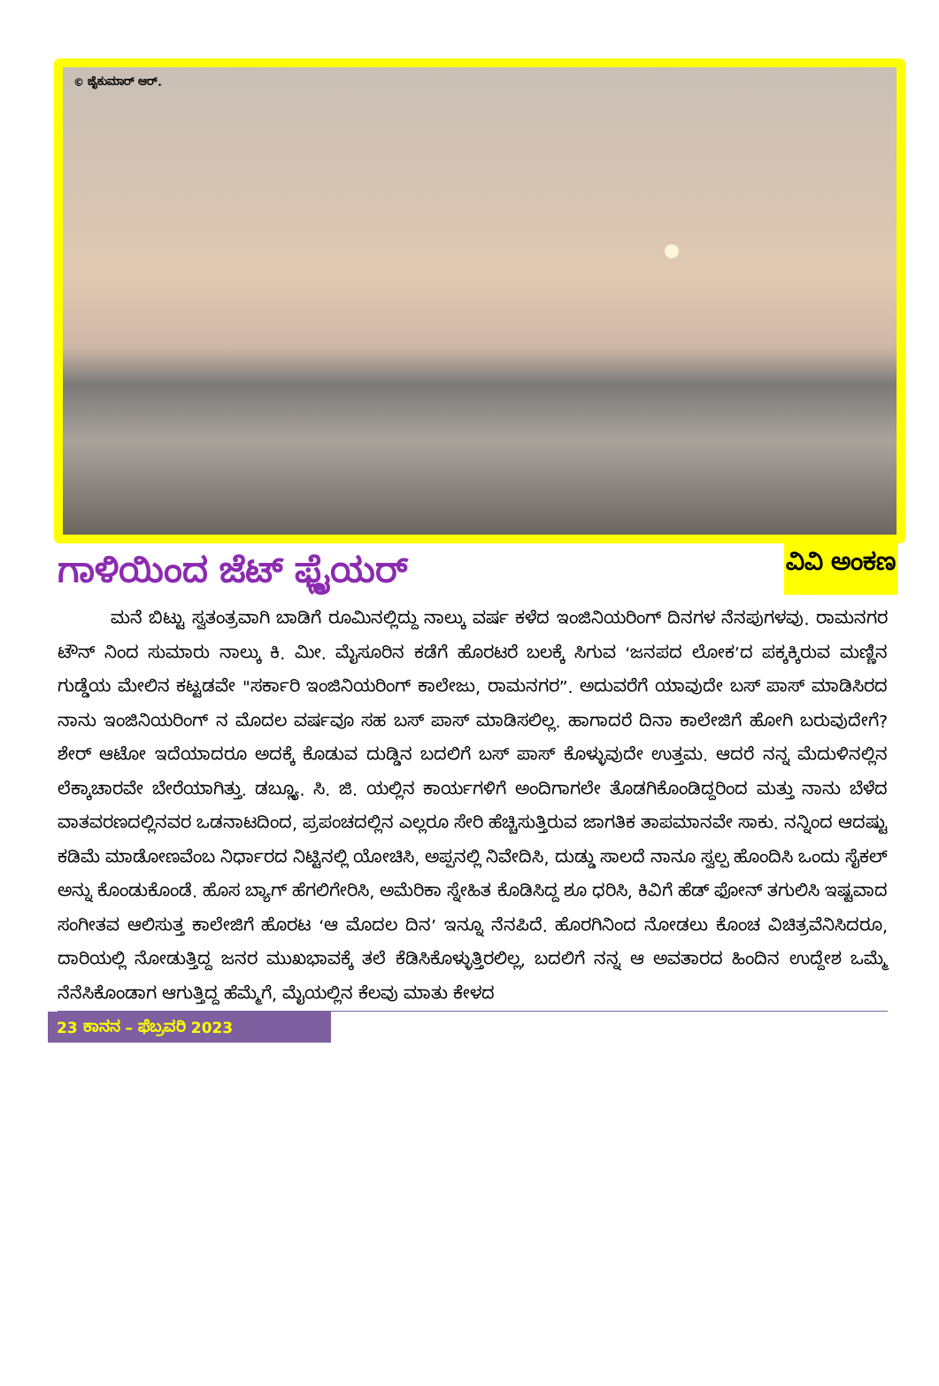© ಜೈಕುಮಾರ್ ಆರ್.
ಗಾಳಿಯಿಂದ ಜೆಟ್ ಫ್ಲೈಯರ್
ವಿವಿ ಅಂಕಣ
ಮನೆ ಬಿಟ್ಟು ಸ್ವತಂತ್ರವಾಗಿ ಬಾಡಿಗೆ ರೂಮಿನಲ್ಲಿದ್ದು ನಾಲ್ಕು ವರ್ಷ ಕಳೆದ ಇಂಜಿನಿಯರಿಂಗ್ ದಿನಗಳ ನೆನಪುಗಳವು. ರಾಮನಗರ ಟೌನ್ ನಿಂದ ಸುಮಾರು ನಾಲ್ಕು ಕಿ. ಮೀ. ಮೈಸೂರಿನ ಕಡೆಗೆ ಹೊರಟರೆ ಬಲಕ್ಕೆ ಸಿಗುವ ‘ಜನಪದ ಲೋಕ’ದ ಪಕ್ಕಕ್ಕಿರುವ ಮಣ್ಣಿನ ಗುಡ್ಡೆಯ ಮೇಲಿನ ಕಟ್ಟಡವೇ "ಸರ್ಕಾರಿ ಇಂಜಿನಿಯರಿಂಗ್ ಕಾಲೇಜು, ರಾಮನಗರ”. ಅದುವರೆಗೆ ಯಾವುದೇ ಬಸ್ ಪಾಸ್ ಮಾಡಿಸಿರದ ನಾನು ಇಂಜಿನಿಯರಿಂಗ್ ನ ಮೊದಲ ವರ್ಷವೂ ಸಹ ಬಸ್ ಪಾಸ್ ಮಾಡಿಸಲಿಲ್ಲ. ಹಾಗಾದರೆ ದಿನಾ ಕಾಲೇಜಿಗೆ ಹೋಗಿ ಬರುವುದೇಗೆ? ಶೇರ್ ಆಟೋ ಇದೆಯಾದರೂ ಅದಕ್ಕೆ ಕೊಡುವ ದುಡ್ಡಿನ ಬದಲಿಗೆ ಬಸ್ ಪಾಸ್ ಕೊಳ್ಳುವುದೇ ಉತ್ತಮ. ಆದರೆ ನನ್ನ ಮೆದುಳಿನಲ್ಲಿನ ಲೆಕ್ಕಾಚಾರವೇ ಬೇರೆಯಾಗಿತ್ತು. ಡಬ್ಲ್ಯೂ. ಸಿ. ಜಿ. ಯಲ್ಲಿನ ಕಾರ್ಯಗಳಿಗೆ ಅಂದಿಗಾಗಲೇ ತೊಡಗಿಕೊಂಡಿದ್ದರಿಂದ ಮತ್ತು ನಾನು ಬೆಳೆದ ವಾತವರಣದಲ್ಲಿನವರ ಒಡನಾಟದಿಂದ, ಪ್ರಪಂಚದಲ್ಲಿನ ಎಲ್ಲರೂ ಸೇರಿ ಹೆಚ್ಚಿಸುತ್ತಿರುವ ಜಾಗತಿಕ ತಾಪಮಾನವೇ ಸಾಕು. ನನ್ನಿಂದ ಆದಷ್ಟು ಕಡಿಮೆ ಮಾಡೋಣವೆಂಬ ನಿರ್ಧಾರದ ನಿಟ್ಟಿನಲ್ಲಿ ಯೋಚಿಸಿ, ಅಪ್ಪನಲ್ಲಿ ನಿವೇದಿಸಿ, ದುಡ್ಡು ಸಾಲದೆ ನಾನೂ ಸ್ವಲ್ಪ ಹೊಂದಿಸಿ ಒಂದು ಸೈಕಲ್ ಅನ್ನು ಕೊಂಡುಕೊಂಡೆ. ಹೊಸ ಬ್ಯಾಗ್ ಹೆಗಲಿಗೇರಿಸಿ, ಅಮೆರಿಕಾ ಸ್ನೇಹಿತ ಕೊಡಿಸಿದ್ದ ಶೂ ಧರಿಸಿ, ಕಿವಿಗೆ ಹೆಡ್ ಫೋನ್ ತಗುಲಿಸಿ ಇಷ್ಟವಾದ ಸಂಗೀತವ ಆಲಿಸುತ್ತ ಕಾಲೇಜಿಗೆ ಹೊರಟ ‘ಆ ಮೊದಲ ದಿನ’ ಇನ್ನೂ ನೆನಪಿದೆ. ಹೊರಗಿನಿಂದ ನೋಡಲು ಕೊಂಚ ವಿಚಿತ್ರವೆನಿಸಿದರೂ, ದಾರಿಯಲ್ಲಿ ನೋಡುತ್ತಿದ್ದ ಜನರ ಮುಖಭಾವಕ್ಕೆ ತಲೆ ಕೆಡಿಸಿಕೊಳ್ಳುತ್ತಿರಲಿಲ್ಲ, ಬದಲಿಗೆ ನನ್ನ ಆ ಅವತಾರದ ಹಿಂದಿನ ಉದ್ದೇಶ ಒಮ್ಮೆ ನೆನೆಸಿಕೊಂಡಾಗ ಆಗುತ್ತಿದ್ದ ಹೆಮ್ಮೆಗೆ, ಮೈಯಲ್ಲಿನ ಕೆಲವು ಮಾತು ಕೇಳದ
23 ಕಾನನ – ಫೆಬ್ರವರಿ 2023